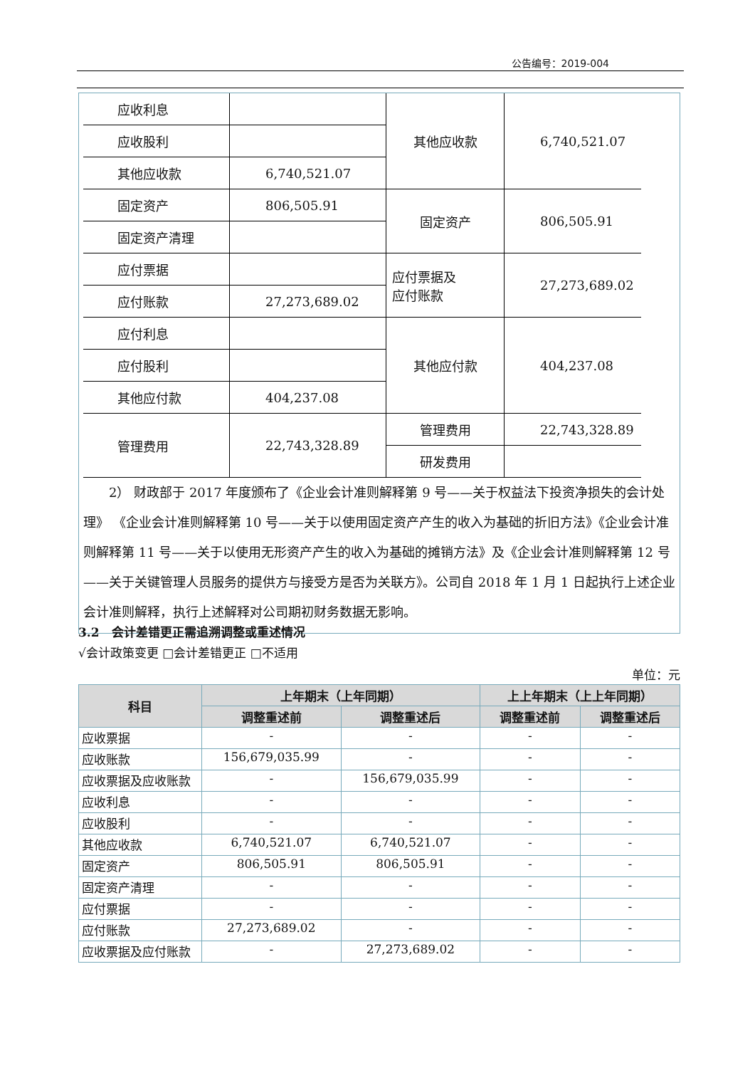公告编号：2019-004
| 应收利息 | | 其他应收款 | 6,740,521.07 |
| 应收股利 | | | |
| 其他应收款 | 6,740,521.07 | | |
| 固定资产 | 806,505.91 | 固定资产 | 806,505.91 |
| 固定资产清理 | | | |
| 应付票据 | | 应付票据及 应付账款 | 27,273,689.02 |
| 应付账款 | 27,273,689.02 | | |
| 应付利息 | | 其他应付款 | 404,237.08 |
| 应付股利 | | | |
| 其他应付款 | 404,237.08 | | |
| 管理费用 | 22,743,328.89 | 管理费用 | 22,743,328.89 |
| | | 研发费用 | |
2） 财政部于 2017 年度颁布了《企业会计准则解释第 9 号——关于权益法下投资净损失的会计处理》 《企业会计准则解释第 10 号——关于以使用固定资产产生的收入为基础的折旧方法》《企业会计准则解释第 11 号——关于以使用无形资产产生的收入为基础的摊销方法》及《企业会计准则解释第 12 号——关于关键管理人员服务的提供方与接受方是否为关联方》。公司自 2018 年 1 月 1 日起执行上述企业会计准则解释，执行上述解释对公司期初财务数据无影响。
3.2　会计差错更正需追溯调整或重述情况
√会计政策变更 □会计差错更正 □不适用
单位：元
| 科目 | 上年期末（上年同期） | | 上上年期末（上上年同期） | |
| --- | --- | --- | --- | --- |
| | 调整重述前 | 调整重述后 | 调整重述前 | 调整重述后 |
| 应收票据 | - | - | - | - |
| 应收账款 | 156,679,035.99 | - | - | - |
| 应收票据及应收账款 | - | 156,679,035.99 | - | - |
| 应收利息 | - | - | - | - |
| 应收股利 | - | - | - | - |
| 其他应收款 | 6,740,521.07 | 6,740,521.07 | - | - |
| 固定资产 | 806,505.91 | 806,505.91 | - | - |
| 固定资产清理 | - | - | - | - |
| 应付票据 | - | - | - | - |
| 应付账款 | 27,273,689.02 | - | - | - |
| 应收票据及应付账款 | - | 27,273,689.02 | - | - |